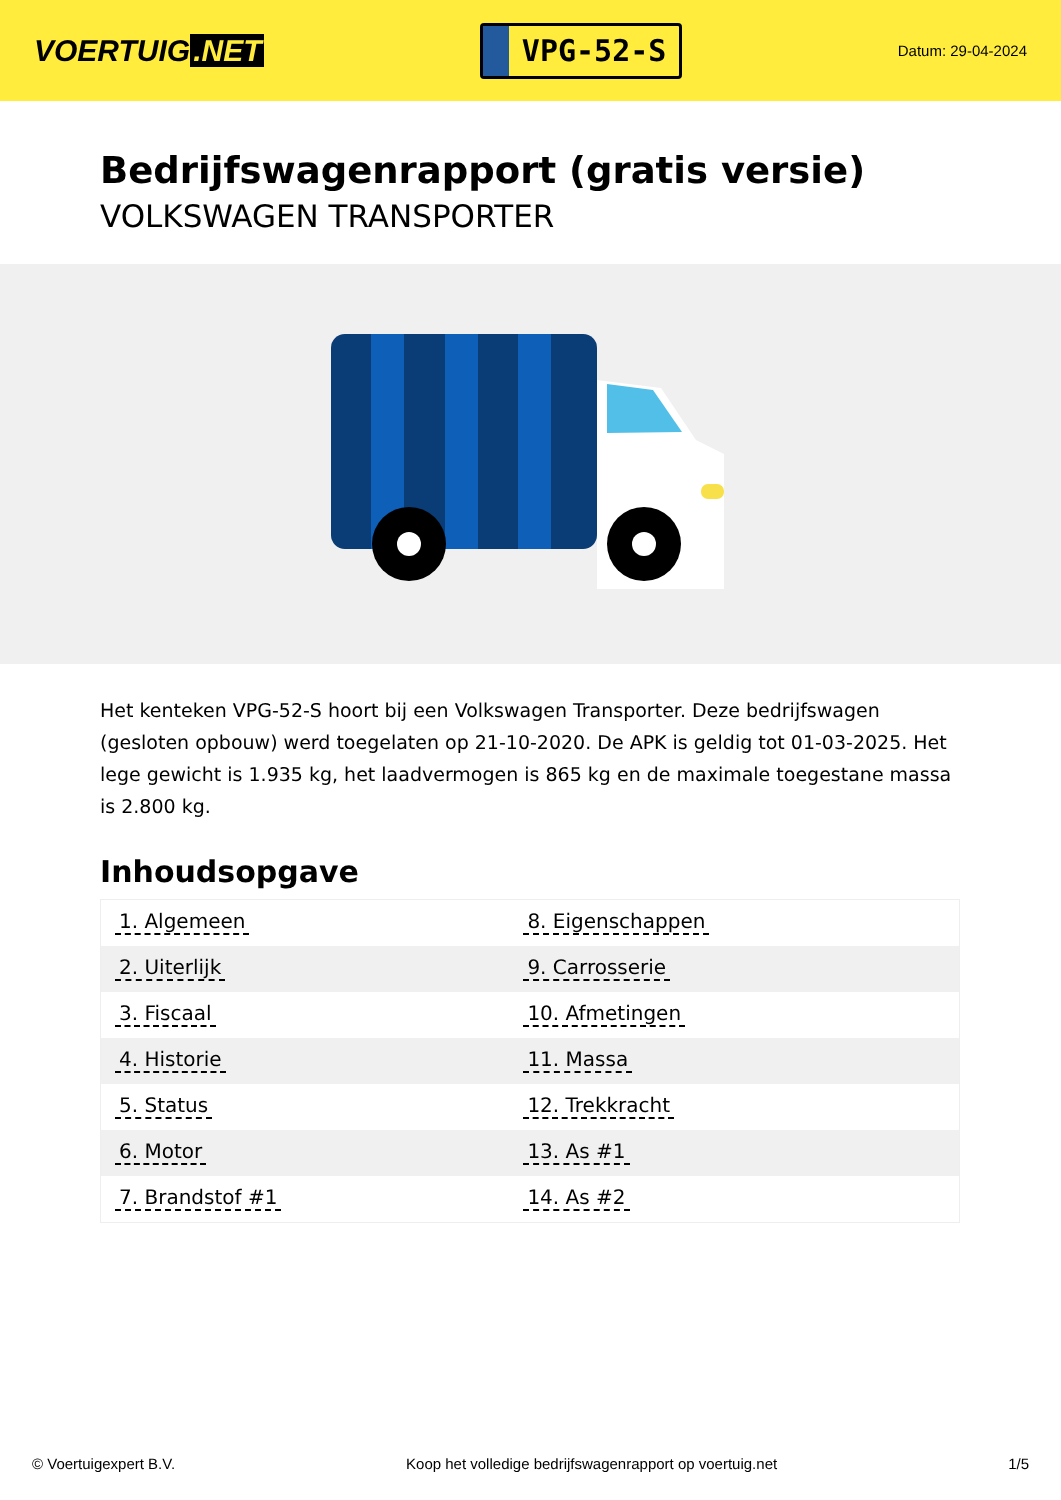VOERTUIG.NET
VPG-52-S
Datum: 29-04-2024
Bedrijfswagenrapport (gratis versie)
VOLKSWAGEN TRANSPORTER
Het kenteken VPG-52-S hoort bij een Volkswagen Transporter. Deze bedrijfswagen (gesloten opbouw) werd toegelaten op 21-10-2020. De APK is geldig tot 01-03-2025. Het lege gewicht is 1.935 kg, het laadvermogen is 865 kg en de maximale toegestane massa is 2.800 kg.
Inhoudsopgave
| 1. Algemeen | 8. Eigenschappen |
| 2. Uiterlijk | 9. Carrosserie |
| 3. Fiscaal | 10. Afmetingen |
| 4. Historie | 11. Massa |
| 5. Status | 12. Trekkracht |
| 6. Motor | 13. As #1 |
| 7. Brandstof #1 | 14. As #2 |
© Voertuigexpert B.V. Koop het volledige bedrijfswagenrapport op voertuig.net 1/5